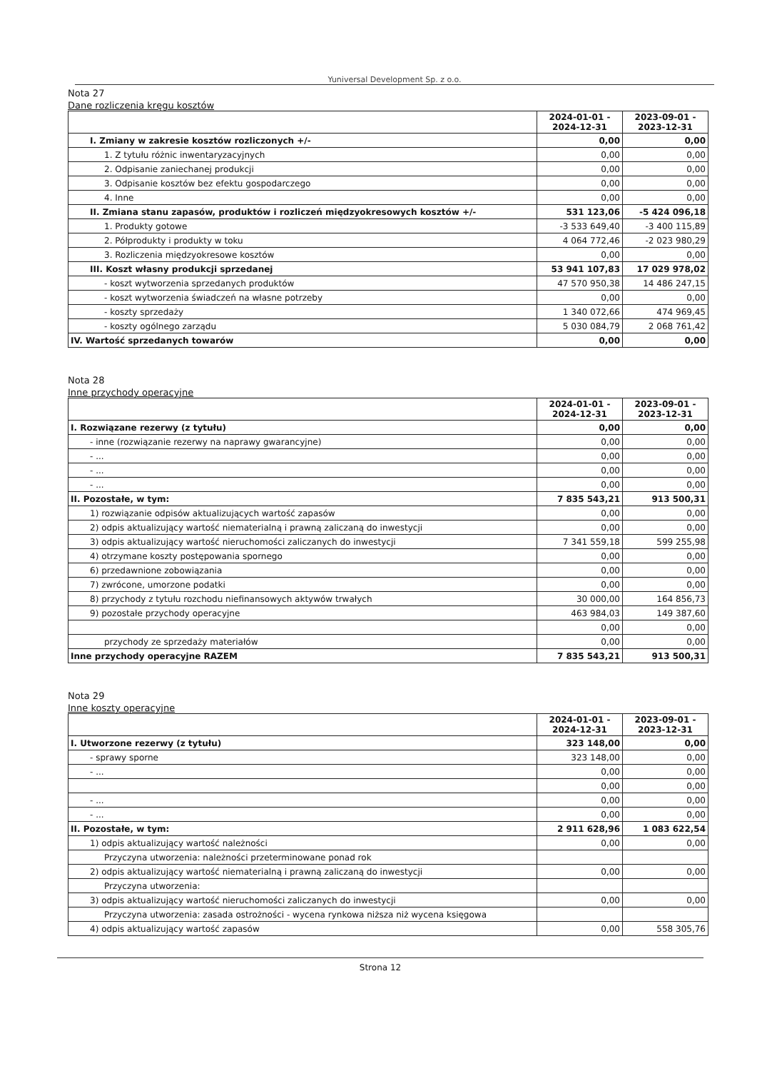Yuniversal Development Sp. z o.o.
Nota 27
Dane rozliczenia kręgu kosztów
| | 2024-01-01 - 2024-12-31 | 2023-09-01 - 2023-12-31 |
| I. Zmiany w zakresie kosztów rozliczonych +/- | 0,00 | 0,00 |
| 1. Z tytułu różnic inwentaryzacyjnych | 0,00 | 0,00 |
| 2. Odpisanie zaniechanej produkcji | 0,00 | 0,00 |
| 3. Odpisanie kosztów bez efektu gospodarczego | 0,00 | 0,00 |
| 4. Inne | 0,00 | 0,00 |
| II. Zmiana stanu zapasów, produktów i rozliczeń międzyokresowych kosztów +/- | 531 123,06 | -5 424 096,18 |
| 1. Produkty gotowe | -3 533 649,40 | -3 400 115,89 |
| 2. Półprodukty i produkty w toku | 4 064 772,46 | -2 023 980,29 |
| 3. Rozliczenia międzyokresowe kosztów | 0,00 | 0,00 |
| III. Koszt własny produkcji sprzedanej | 53 941 107,83 | 17 029 978,02 |
| - koszt wytworzenia sprzedanych produktów | 47 570 950,38 | 14 486 247,15 |
| - koszt wytworzenia świadczeń na własne potrzeby | 0,00 | 0,00 |
| - koszty sprzedaży | 1 340 072,66 | 474 969,45 |
| - koszty ogólnego zarządu | 5 030 084,79 | 2 068 761,42 |
| IV. Wartość sprzedanych towarów | 0,00 | 0,00 |
Nota 28
Inne przychody operacyjne
| | 2024-01-01 - 2024-12-31 | 2023-09-01 - 2023-12-31 |
| I. Rozwiązane rezerwy (z tytułu) | 0,00 | 0,00 |
| - inne (rozwiązanie rezerwy na naprawy gwarancyjne) | 0,00 | 0,00 |
| - ... | 0,00 | 0,00 |
| - ... | 0,00 | 0,00 |
| - ... | 0,00 | 0,00 |
| II. Pozostałe, w tym: | 7 835 543,21 | 913 500,31 |
| 1) rozwiązanie odpisów aktualizujących wartość zapasów | 0,00 | 0,00 |
| 2) odpis aktualizujący wartość niematerialną i prawną zaliczaną do inwestycji | 0,00 | 0,00 |
| 3) odpis aktualizujący wartość nieruchomości zaliczanych do inwestycji | 7 341 559,18 | 599 255,98 |
| 4) otrzymane koszty postępowania spornego | 0,00 | 0,00 |
| 6) przedawnione zobowiązania | 0,00 | 0,00 |
| 7) zwrócone, umorzone podatki | 0,00 | 0,00 |
| 8) przychody z tytułu rozchodu niefinansowych aktywów trwałych | 30 000,00 | 164 856,73 |
| 9) pozostałe przychody operacyjne | 463 984,03 | 149 387,60 |
| | 0,00 | 0,00 |
| przychody ze sprzedaży materiałów | 0,00 | 0,00 |
| Inne przychody operacyjne RAZEM | 7 835 543,21 | 913 500,31 |
Nota 29
Inne koszty operacyjne
| | 2024-01-01 - 2024-12-31 | 2023-09-01 - 2023-12-31 |
| I. Utworzone rezerwy (z tytułu) | 323 148,00 | 0,00 |
| - sprawy sporne | 323 148,00 | 0,00 |
| - ... | 0,00 | 0,00 |
| | 0,00 | 0,00 |
| - ... | 0,00 | 0,00 |
| - ... | 0,00 | 0,00 |
| II. Pozostałe, w tym: | 2 911 628,96 | 1 083 622,54 |
| 1) odpis aktualizujący wartość należności | 0,00 | 0,00 |
| Przyczyna utworzenia: należności przeterminowane ponad rok | | |
| 2) odpis aktualizujący wartość niematerialną i prawną zaliczaną do inwestycji | 0,00 | 0,00 |
| Przyczyna utworzenia: | | |
| 3) odpis aktualizujący wartość nieruchomości zaliczanych do inwestycji | 0,00 | 0,00 |
| Przyczyna utworzenia: zasada ostrożności - wycena rynkowa niższa niż wycena księgowa | | |
| 4) odpis aktualizujący wartość zapasów | 0,00 | 558 305,76 |
Strona 12